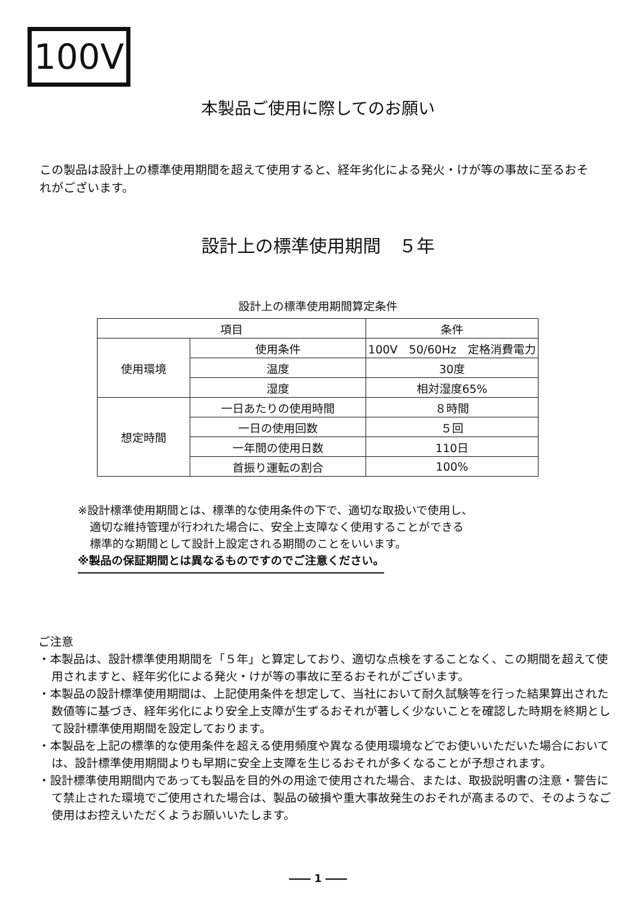100V
本製品ご使用に際してのお願い
この製品は設計上の標準使用期間を超えて使用すると、経年劣化による発火・けが等の事故に至るおそれがございます。
設計上の標準使用期間　５年
設計上の標準使用期間算定条件
| 項目 | | 条件 |
| --- | --- | --- |
| 使用環境 | 使用条件 | 100V 50/60Hz 定格消費電力 |
| | 温度 | 30度 |
| | 湿度 | 相対湿度65% |
| 想定時間 | 一日あたりの使用時間 | ８時間 |
| | 一日の使用回数 | ５回 |
| | 一年間の使用日数 | 110日 |
| | 首振り運転の割合 | 100% |
※設計標準使用期間とは、標準的な使用条件の下で、適切な取扱いで使用し、
適切な維持管理が行われた場合に、安全上支障なく使用することができる
標準的な期間として設計上設定される期間のことをいいます。
※製品の保証期間とは異なるものですのでご注意ください。
ご注意
・本製品は、設計標準使用期間を「５年」と算定しており、適切な点検をすることなく、この期間を超えて使用されますと、経年劣化による発火・けが等の事故に至るおそれがございます。
・本製品の設計標準使用期間は、上記使用条件を想定して、当社において耐久試験等を行った結果算出された数値等に基づき、経年劣化により安全上支障が生ずるおそれが著しく少ないことを確認した時期を終期として設計標準使用期間を設定しております。
・本製品を上記の標準的な使用条件を超える使用頻度や異なる使用環境などでお使いいただいた場合においては、設計標準使用期間よりも早期に安全上支障を生じるおそれが多くなることが予想されます。
・設計標準使用期間内であっても製品を目的外の用途で使用された場合、または、取扱説明書の注意・警告にて禁止された環境でご使用された場合は、製品の破損や重大事故発生のおそれが高まるので、そのようなご使用はお控えいただくようお願いいたします。
―― 1 ――